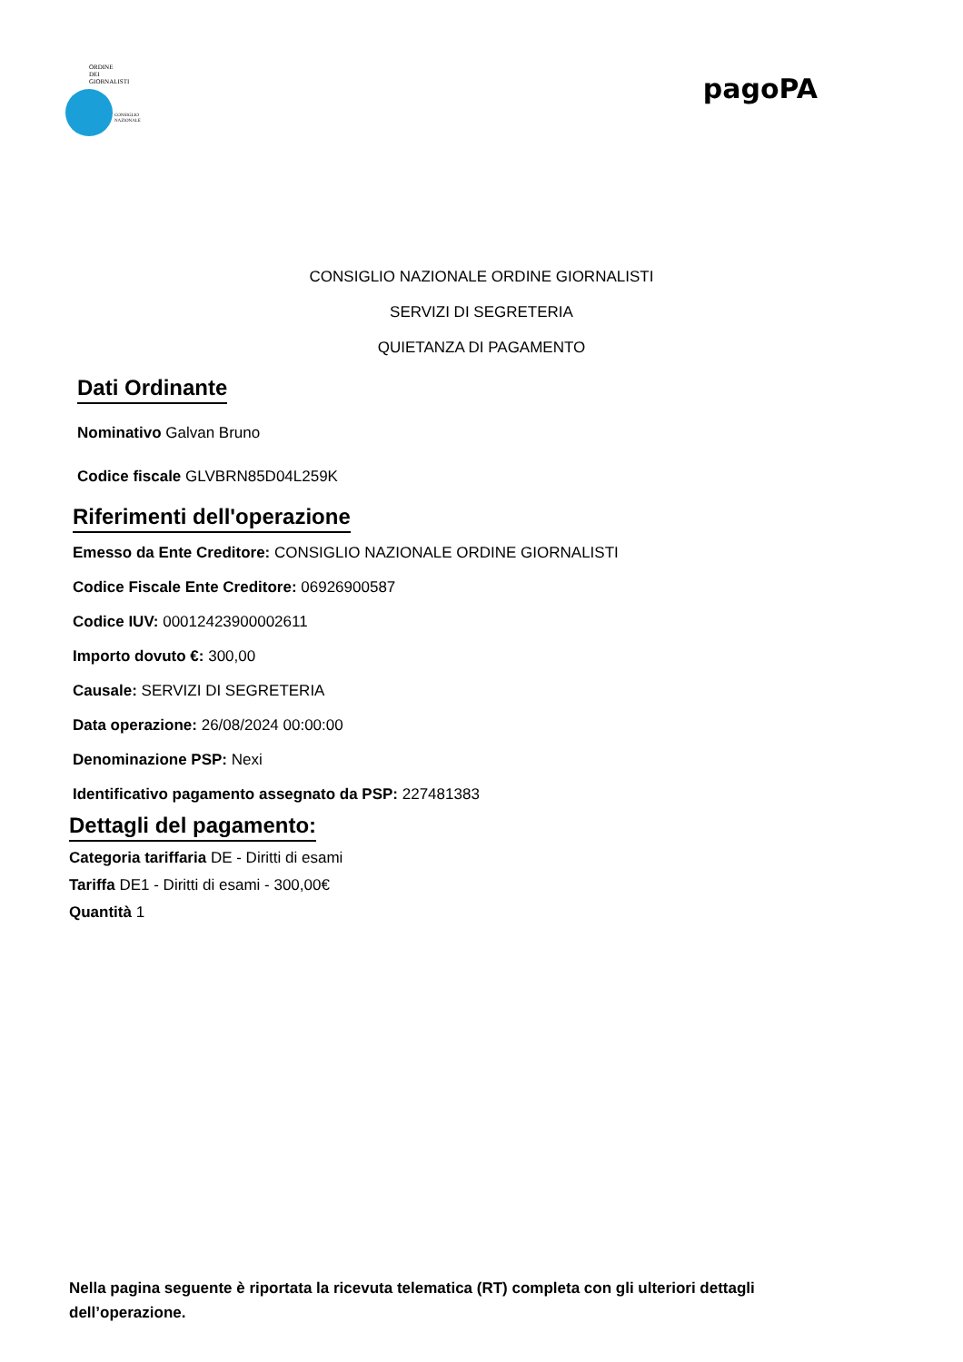ORDINE
DEI
GIORNALISTI
CONSIGLIO
NAZIONALE
pagoPA
CONSIGLIO NAZIONALE ORDINE GIORNALISTI
SERVIZI DI SEGRETERIA
QUIETANZA DI PAGAMENTO
Dati Ordinante
Nominativo Galvan Bruno
Codice fiscale GLVBRN85D04L259K
Riferimenti dell'operazione
Emesso da Ente Creditore: CONSIGLIO NAZIONALE ORDINE GIORNALISTI
Codice Fiscale Ente Creditore: 06926900587
Codice IUV: 00012423900002611
Importo dovuto €: 300,00
Causale: SERVIZI DI SEGRETERIA
Data operazione: 26/08/2024 00:00:00
Denominazione PSP: Nexi
Identificativo pagamento assegnato da PSP: 227481383
Dettagli del pagamento:
Categoria tariffaria DE - Diritti di esami
Tariffa DE1 - Diritti di esami - 300,00€
Quantità 1
Nella pagina seguente è riportata la ricevuta telematica (RT) completa con gli ulteriori dettagli dell’operazione.